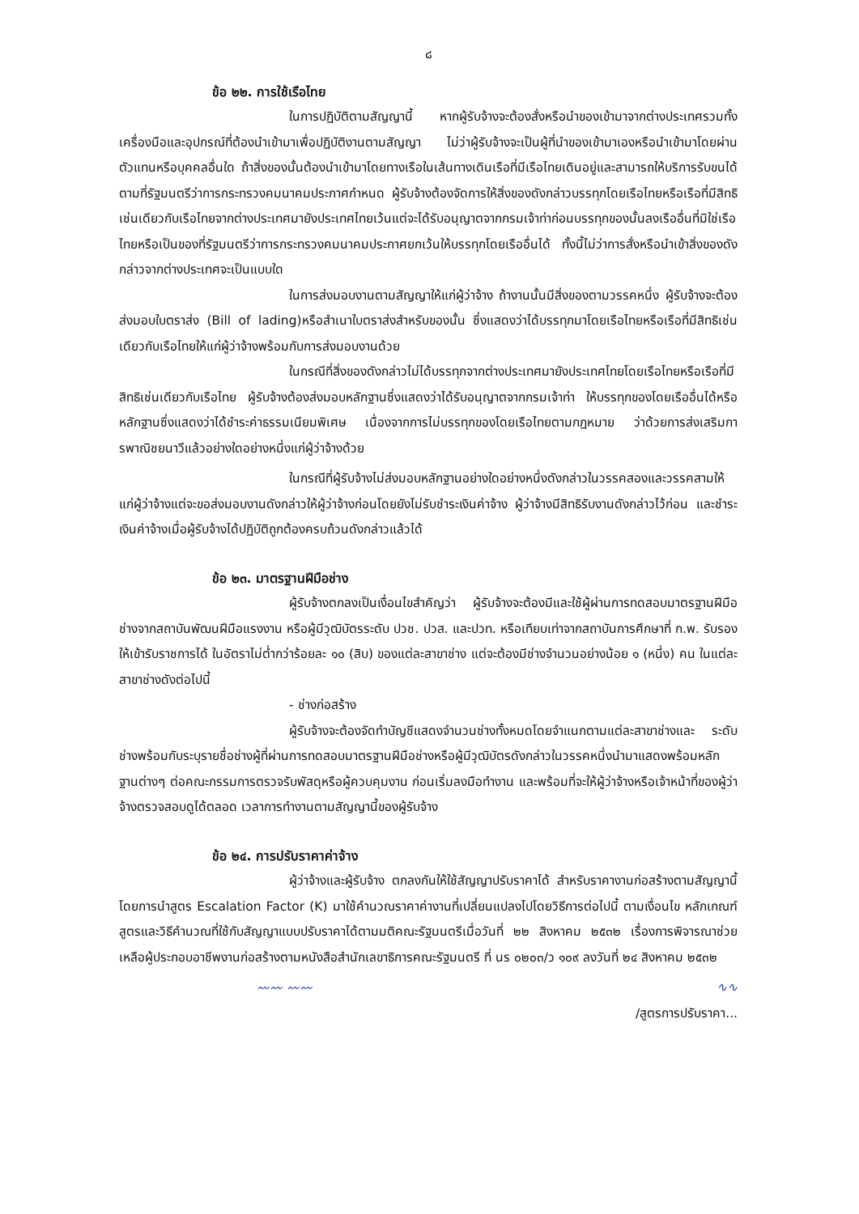๘
ข้อ ๒๒. การใช้เรือไทย
ในการปฏิบัติตามสัญญานี้ หากผู้รับจ้างจะต้องสั่งหรือนำของเข้ามาจากต่างประเทศรวมทั้งเครื่องมือและอุปกรณ์ที่ต้องนำเข้ามาเพื่อปฏิบัติงานตามสัญญา ไม่ว่าผู้รับจ้างจะเป็นผู้ที่นำของเข้ามาเองหรือนำเข้ามาโดยผ่านตัวแทนหรือบุคคลอื่นใด ถ้าสิ่งของนั้นต้องนำเข้ามาโดยทางเรือในเส้นทางเดินเรือที่มีเรือไทยเดินอยู่และสามารถให้บริการรับขนได้ตามที่รัฐมนตรีว่าการกระทรวงคมนาคมประกาศกำหนด ผู้รับจ้างต้องจัดการให้สิ่งของดังกล่าวบรรทุกโดยเรือไทยหรือเรือที่มีสิทธิเช่นเดียวกับเรือไทยจากต่างประเทศมายังประเทศไทยเว้นแต่จะได้รับอนุญาตจากกรมเจ้าท่าก่อนบรรทุกของนั้นลงเรืออื่นที่มิใช่เรือไทยหรือเป็นของที่รัฐมนตรีว่าการกระทรวงคมนาคมประกาศยกเว้นให้บรรทุกโดยเรืออื่นได้ ทั้งนี้ไม่ว่าการสั่งหรือนำเข้าสิ่งของดังกล่าวจากต่างประเทศจะเป็นแบบใด
ในการส่งมอบงานตามสัญญาให้แก่ผู้ว่าจ้าง ถ้างานนั้นมีสิ่งของตามวรรคหนึ่ง ผู้รับจ้างจะต้องส่งมอบใบตราส่ง (Bill of lading)หรือสำเนาใบตราส่งสำหรับของนั้น ซึ่งแสดงว่าได้บรรทุกมาโดยเรือไทยหรือเรือที่มีสิทธิเช่นเดียวกับเรือไทยให้แก่ผู้ว่าจ้างพร้อมกับการส่งมอบงานด้วย
ในกรณีที่สิ่งของดังกล่าวไม่ได้บรรทุกจากต่างประเทศมายังประเทศไทยโดยเรือไทยหรือเรือที่มีสิทธิเช่นเดียวกับเรือไทย ผู้รับจ้างต้องส่งมอบหลักฐานซึ่งแสดงว่าได้รับอนุญาตจากกรมเจ้าท่า ให้บรรทุกของโดยเรืออื่นได้หรือหลักฐานซึ่งแสดงว่าได้ชำระค่าธรรมเนียมพิเศษ เนื่องจากการไม่บรรทุกของโดยเรือไทยตามกฎหมาย ว่าด้วยการส่งเสริมการพาณิชยนาวีแล้วอย่างใดอย่างหนึ่งแก่ผู้ว่าจ้างด้วย
ในกรณีที่ผู้รับจ้างไม่ส่งมอบหลักฐานอย่างใดอย่างหนึ่งดังกล่าวในวรรคสองและวรรคสามให้แก่ผู้ว่าจ้างแต่จะขอส่งมอบงานดังกล่าวให้ผู้ว่าจ้างก่อนโดยยังไม่รับชำระเงินค่าจ้าง ผู้ว่าจ้างมีสิทธิรับงานดังกล่าวไว้ก่อน และชำระเงินค่าจ้างเมื่อผู้รับจ้างได้ปฏิบัติถูกต้องครบถ้วนดังกล่าวแล้วได้
ข้อ ๒๓. มาตรฐานฝีมือช่าง
ผู้รับจ้างตกลงเป็นเงื่อนไขสำคัญว่า ผู้รับจ้างจะต้องมีและใช้ผู้ผ่านการทดสอบมาตรฐานฝีมือช่างจากสถาบันพัฒนฝีมือแรงงาน หรือผู้มีวุฒิบัตรระดับ ปวช. ปวส. และปวท. หรือเทียบเท่าจากสถาบันการศึกษาที่ ก.พ. รับรองให้เข้ารับราชการได้ ในอัตราไม่ต่ำกว่าร้อยละ ๑๐ (สิบ) ของแต่ละสาขาช่าง แต่จะต้องมีช่างจำนวนอย่างน้อย ๑ (หนึ่ง) คน ในแต่ละสาขาช่างดังต่อไปนี้
- ช่างก่อสร้าง
ผู้รับจ้างจะต้องจัดทำบัญชีแสดงจำนวนช่างทั้งหมดโดยจำแนกตามแต่ละสาขาช่างและ ระดับช่างพร้อมกับระบุรายชื่อช่างผู้ที่ผ่านการทดสอบมาตรฐานฝีมือช่างหรือผู้มีวุฒิบัตรดังกล่าวในวรรคหนึ่งนำมาแสดงพร้อมหลักฐานต่างๆ ต่อคณะกรรมการตรวจรับพัสดุหรือผู้ควบคุมงาน ก่อนเริ่มลงมือทำงาน และพร้อมที่จะให้ผู้ว่าจ้างหรือเจ้าหน้าที่ของผู้ว่าจ้างตรวจสอบดูได้ตลอด เวลาการทำงานตามสัญญานี้ของผู้รับจ้าง
ข้อ ๒๔. การปรับราคาค่าจ้าง
ผู้ว่าจ้างและผู้รับจ้าง ตกลงกันให้ใช้สัญญาปรับราคาได้ สำหรับราคางานก่อสร้างตามสัญญานี้โดยการนำสูตร Escalation Factor (K) มาใช้คำนวณราคาค่างานที่เปลี่ยนแปลงไปโดยวิธีการต่อไปนี้ ตามเงื่อนไข หลักเกณฑ์ สูตรและวิธีคำนวณที่ใช้กับสัญญาแบบปรับราคาได้ตามมติคณะรัฐมนตรีเมื่อวันที่ ๒๒ สิงหาคม ๒๕๓๒ เรื่องการพิจารณาช่วยเหลือผู้ประกอบอาชีพงานก่อสร้างตามหนังสือสำนักเลขาธิการคณะรัฐมนตรี ที่ นร ๐๒๐๓/ว ๑๐๙ ลงวันที่ ๒๔ สิงหาคม ๒๕๓๒
〰〰 〰〰 ∿∿
/สูตรการปรับราคา...